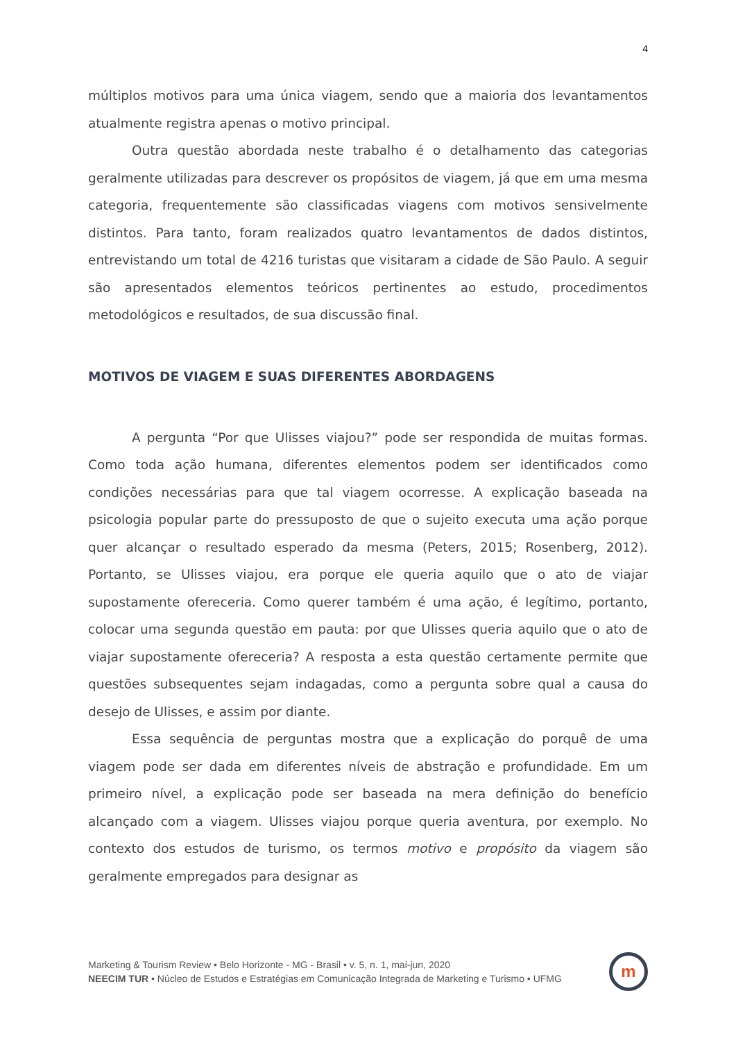4
múltiplos motivos para uma única viagem, sendo que a maioria dos levantamentos atualmente registra apenas o motivo principal.
Outra questão abordada neste trabalho é o detalhamento das categorias geralmente utilizadas para descrever os propósitos de viagem, já que em uma mesma categoria, frequentemente são classificadas viagens com motivos sensivelmente distintos. Para tanto, foram realizados quatro levantamentos de dados distintos, entrevistando um total de 4216 turistas que visitaram a cidade de São Paulo. A seguir são apresentados elementos teóricos pertinentes ao estudo, procedimentos metodológicos e resultados, de sua discussão final.
MOTIVOS DE VIAGEM E SUAS DIFERENTES ABORDAGENS
A pergunta “Por que Ulisses viajou?” pode ser respondida de muitas formas. Como toda ação humana, diferentes elementos podem ser identificados como condições necessárias para que tal viagem ocorresse. A explicação baseada na psicologia popular parte do pressuposto de que o sujeito executa uma ação porque quer alcançar o resultado esperado da mesma (Peters, 2015; Rosenberg, 2012). Portanto, se Ulisses viajou, era porque ele queria aquilo que o ato de viajar supostamente ofereceria. Como querer também é uma ação, é legítimo, portanto, colocar uma segunda questão em pauta: por que Ulisses queria aquilo que o ato de viajar supostamente ofereceria? A resposta a esta questão certamente permite que questões subsequentes sejam indagadas, como a pergunta sobre qual a causa do desejo de Ulisses, e assim por diante.
Essa sequência de perguntas mostra que a explicação do porquê de uma viagem pode ser dada em diferentes níveis de abstração e profundidade. Em um primeiro nível, a explicação pode ser baseada na mera definição do benefício alcançado com a viagem. Ulisses viajou porque queria aventura, por exemplo. No contexto dos estudos de turismo, os termos motivo e propósito da viagem são geralmente empregados para designar as
Marketing & Tourism Review • Belo Horizonte - MG - Brasil • v. 5, n. 1, mai-jun, 2020
NEECIM TUR • Núcleo de Estudos e Estratégias em Comunicação Integrada de Marketing e Turismo • UFMG
m